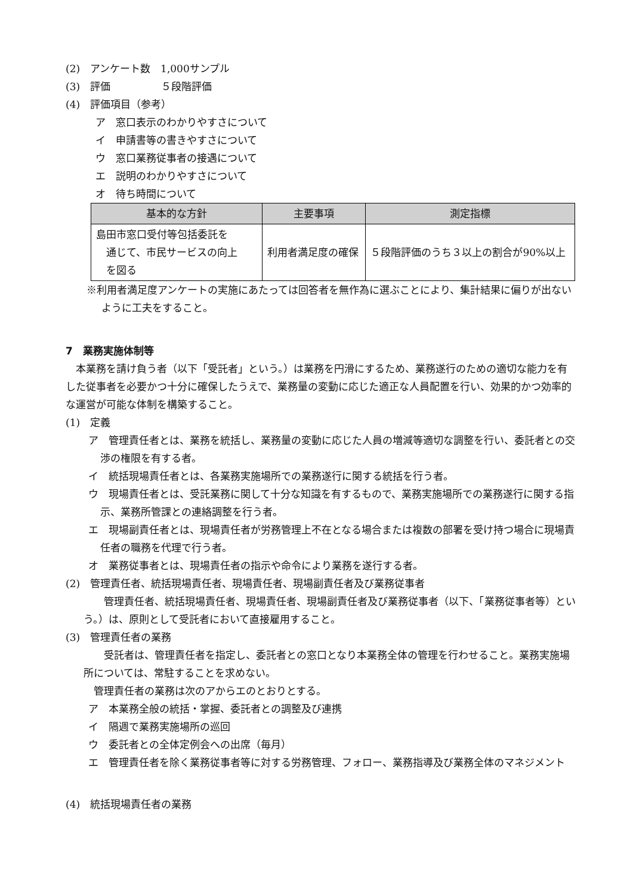(2)　アンケート数　1,000サンプル
(3)　評価　　　　　５段階評価
(4)　評価項目（参考）
ア　窓口表示のわかりやすさについて
イ　申請書等の書きやすさについて
ウ　窓口業務従事者の接遇について
エ　説明のわかりやすさについて
オ　待ち時間について
| 基本的な方針 | 主要事項 | 測定指標 |
| --- | --- | --- |
| 島田市窓口受付等包括委託を 通じて、市民サービスの向上 を図る | 利用者満足度の確保 | ５段階評価のうち３以上の割合が90%以上 |
※利用者満足度アンケートの実施にあたっては回答者を無作為に選ぶことにより、集計結果に偏りが出ないように工夫をすること。
7　業務実施体制等
　本業務を請け負う者（以下「受託者」という。）は業務を円滑にするため、業務遂行のための適切な能力を有した従事者を必要かつ十分に確保したうえで、業務量の変動に応じた適正な人員配置を行い、効果的かつ効率的な運営が可能な体制を構築すること。
(1)　定義
ア　管理責任者とは、業務を統括し、業務量の変動に応じた人員の増減等適切な調整を行い、委託者との交渉の権限を有する者。
イ　統括現場責任者とは、各業務実施場所での業務遂行に関する統括を行う者。
ウ　現場責任者とは、受託業務に関して十分な知識を有するもので、業務実施場所での業務遂行に関する指示、業務所管課との連絡調整を行う者。
エ　現場副責任者とは、現場責任者が労務管理上不在となる場合または複数の部署を受け持つ場合に現場責任者の職務を代理で行う者。
オ　業務従事者とは、現場責任者の指示や命令により業務を遂行する者。
(2)　管理責任者、統括現場責任者、現場責任者、現場副責任者及び業務従事者
　　管理責任者、統括現場責任者、現場責任者、現場副責任者及び業務従事者（以下、「業務従事者等）という。）は、原則として受託者において直接雇用すること。
(3)　管理責任者の業務
　　受託者は、管理責任者を指定し、委託者との窓口となり本業務全体の管理を行わせること。業務実施場所については、常駐することを求めない。
　管理責任者の業務は次のアからエのとおりとする。
ア　本業務全般の統括・掌握、委託者との調整及び連携
イ　隔週で業務実施場所の巡回
ウ　委託者との全体定例会への出席（毎月）
エ　管理責任者を除く業務従事者等に対する労務管理、フォロー、業務指導及び業務全体のマネジメント
(4)　統括現場責任者の業務